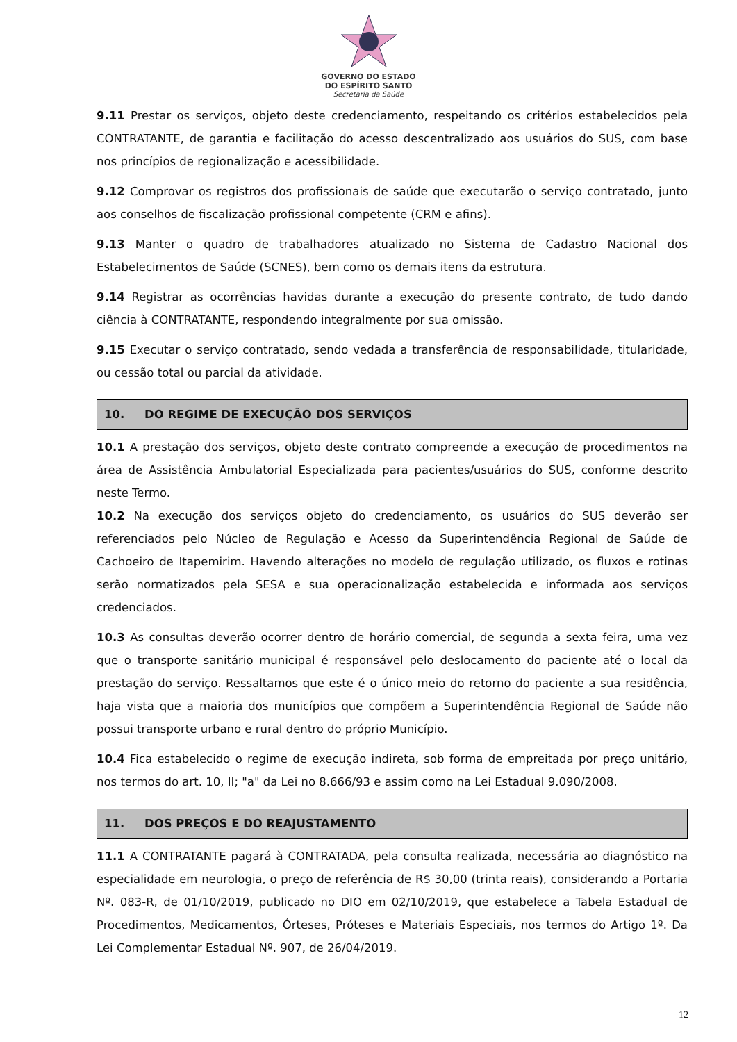GOVERNO DO ESTADO
DO ESPÍRITO SANTO
Secretaria da Saúde
9.11 Prestar os serviços, objeto deste credenciamento, respeitando os critérios estabelecidos pela CONTRATANTE, de garantia e facilitação do acesso descentralizado aos usuários do SUS, com base nos princípios de regionalização e acessibilidade.
9.12 Comprovar os registros dos profissionais de saúde que executarão o serviço contratado, junto aos conselhos de fiscalização profissional competente (CRM e afins).
9.13 Manter o quadro de trabalhadores atualizado no Sistema de Cadastro Nacional dos Estabelecimentos de Saúde (SCNES), bem como os demais itens da estrutura.
9.14 Registrar as ocorrências havidas durante a execução do presente contrato, de tudo dando ciência à CONTRATANTE, respondendo integralmente por sua omissão.
9.15 Executar o serviço contratado, sendo vedada a transferência de responsabilidade, titularidade, ou cessão total ou parcial da atividade.
10. DO REGIME DE EXECUÇÃO DOS SERVIÇOS
10.1 A prestação dos serviços, objeto deste contrato compreende a execução de procedimentos na área de Assistência Ambulatorial Especializada para pacientes/usuários do SUS, conforme descrito neste Termo.
10.2 Na execução dos serviços objeto do credenciamento, os usuários do SUS deverão ser referenciados pelo Núcleo de Regulação e Acesso da Superintendência Regional de Saúde de Cachoeiro de Itapemirim. Havendo alterações no modelo de regulação utilizado, os fluxos e rotinas serão normatizados pela SESA e sua operacionalização estabelecida e informada aos serviços credenciados.
10.3 As consultas deverão ocorrer dentro de horário comercial, de segunda a sexta feira, uma vez que o transporte sanitário municipal é responsável pelo deslocamento do paciente até o local da prestação do serviço. Ressaltamos que este é o único meio do retorno do paciente a sua residência, haja vista que a maioria dos municípios que compõem a Superintendência Regional de Saúde não possui transporte urbano e rural dentro do próprio Município.
10.4 Fica estabelecido o regime de execução indireta, sob forma de empreitada por preço unitário, nos termos do art. 10, II; "a" da Lei no 8.666/93 e assim como na Lei Estadual 9.090/2008.
11. DOS PREÇOS E DO REAJUSTAMENTO
11.1 A CONTRATANTE pagará à CONTRATADA, pela consulta realizada, necessária ao diagnóstico na especialidade em neurologia, o preço de referência de R$ 30,00 (trinta reais), considerando a Portaria Nº. 083-R, de 01/10/2019, publicado no DIO em 02/10/2019, que estabelece a Tabela Estadual de Procedimentos, Medicamentos, Órteses, Próteses e Materiais Especiais, nos termos do Artigo 1º. Da Lei Complementar Estadual Nº. 907, de 26/04/2019.
12